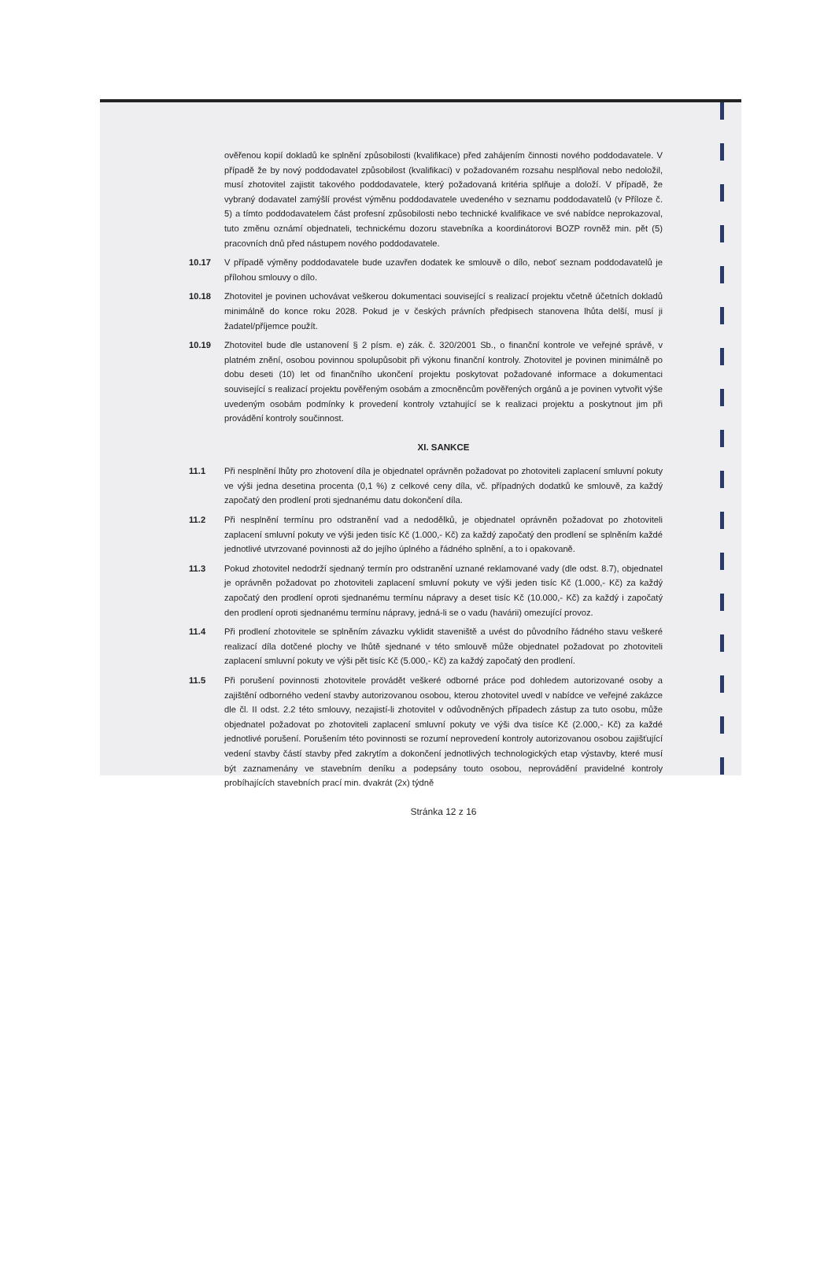ověřenou kopií dokladů ke splnění způsobilosti (kvalifikace) před zahájením činnosti nového poddodavatele. V případě že by nový poddodavatel způsobilost (kvalifikaci) v požadovaném rozsahu nesplňoval nebo nedoložil, musí zhotovitel zajistit takového poddodavatele, který požadovaná kritéria splňuje a doloží. V případě, že vybraný dodavatel zamýšlí provést výměnu poddodavatele uvedeného v seznamu poddodavatelů (v Příloze č. 5) a tímto poddodavatelem část profesní způsobilosti nebo technické kvalifikace ve své nabídce neprokazoval, tuto změnu oznámí objednateli, technickému dozoru stavebníka a koordinátorovi BOZP rovněž min. pět (5) pracovních dnů před nástupem nového poddodavatele.
10.17 V případě výměny poddodavatele bude uzavřen dodatek ke smlouvě o dílo, neboť seznam poddodavatelů je přílohou smlouvy o dílo.
10.18 Zhotovitel je povinen uchovávat veškerou dokumentaci související s realizací projektu včetně účetních dokladů minimálně do konce roku 2028. Pokud je v českých právních předpisech stanovena lhůta delší, musí ji žadatel/příjemce použít.
10.19 Zhotovitel bude dle ustanovení § 2 písm. e) zák. č. 320/2001 Sb., o finanční kontrole ve veřejné správě, v platném znění, osobou povinnou spolupůsobit při výkonu finanční kontroly. Zhotovitel je povinen minimálně po dobu deseti (10) let od finančního ukončení projektu poskytovat požadované informace a dokumentaci související s realizací projektu pověřeným osobám a zmocněncům pověřených orgánů a je povinen vytvořit výše uvedeným osobám podmínky k provedení kontroly vztahující se k realizaci projektu a poskytnout jim při provádění kontroly součinnost.
XI. SANKCE
11.1 Při nesplnění lhůty pro zhotovení díla je objednatel oprávněn požadovat po zhotoviteli zaplacení smluvní pokuty ve výši jedna desetina procenta (0,1 %) z celkové ceny díla, vč. případných dodatků ke smlouvě, za každý započatý den prodlení proti sjednanému datu dokončení díla.
11.2 Při nesplnění termínu pro odstranění vad a nedodělků, je objednatel oprávněn požadovat po zhotoviteli zaplacení smluvní pokuty ve výši jeden tisíc Kč (1.000,- Kč) za každý započatý den prodlení se splněním každé jednotlivé utvrzované povinnosti až do jejího úplného a řádného splnění, a to i opakovaně.
11.3 Pokud zhotovitel nedodrží sjednaný termín pro odstranění uznané reklamované vady (dle odst. 8.7), objednatel je oprávněn požadovat po zhotoviteli zaplacení smluvní pokuty ve výši jeden tisíc Kč (1.000,- Kč) za každý započatý den prodlení oproti sjednanému termínu nápravy a deset tisíc Kč (10.000,- Kč) za každý i započatý den prodlení oproti sjednanému termínu nápravy, jedná-li se o vadu (havárii) omezující provoz.
11.4 Při prodlení zhotovitele se splněním závazku vyklidit staveniště a uvést do původního řádného stavu veškeré realizací díla dotčené plochy ve lhůtě sjednané v této smlouvě může objednatel požadovat po zhotoviteli zaplacení smluvní pokuty ve výši pět tisíc Kč (5.000,- Kč) za každý započatý den prodlení.
11.5 Při porušení povinnosti zhotovitele provádět veškeré odborné práce pod dohledem autorizované osoby a zajištění odborného vedení stavby autorizovanou osobou, kterou zhotovitel uvedl v nabídce ve veřejné zakázce dle čl. II odst. 2.2 této smlouvy, nezajistí-li zhotovitel v odůvodněných případech zástup za tuto osobu, může objednatel požadovat po zhotoviteli zaplacení smluvní pokuty ve výši dva tisíce Kč (2.000,- Kč) za každé jednotlivé porušení. Porušením této povinnosti se rozumí neprovedení kontroly autorizovanou osobou zajišťující vedení stavby částí stavby před zakrytím a dokončení jednotlivých technologických etap výstavby, které musí být zaznamenány ve stavebním deníku a podepsány touto osobou, neprovádění pravidelné kontroly probíhajících stavebních prací min. dvakrát (2x) týdně
Stránka 12 z 16